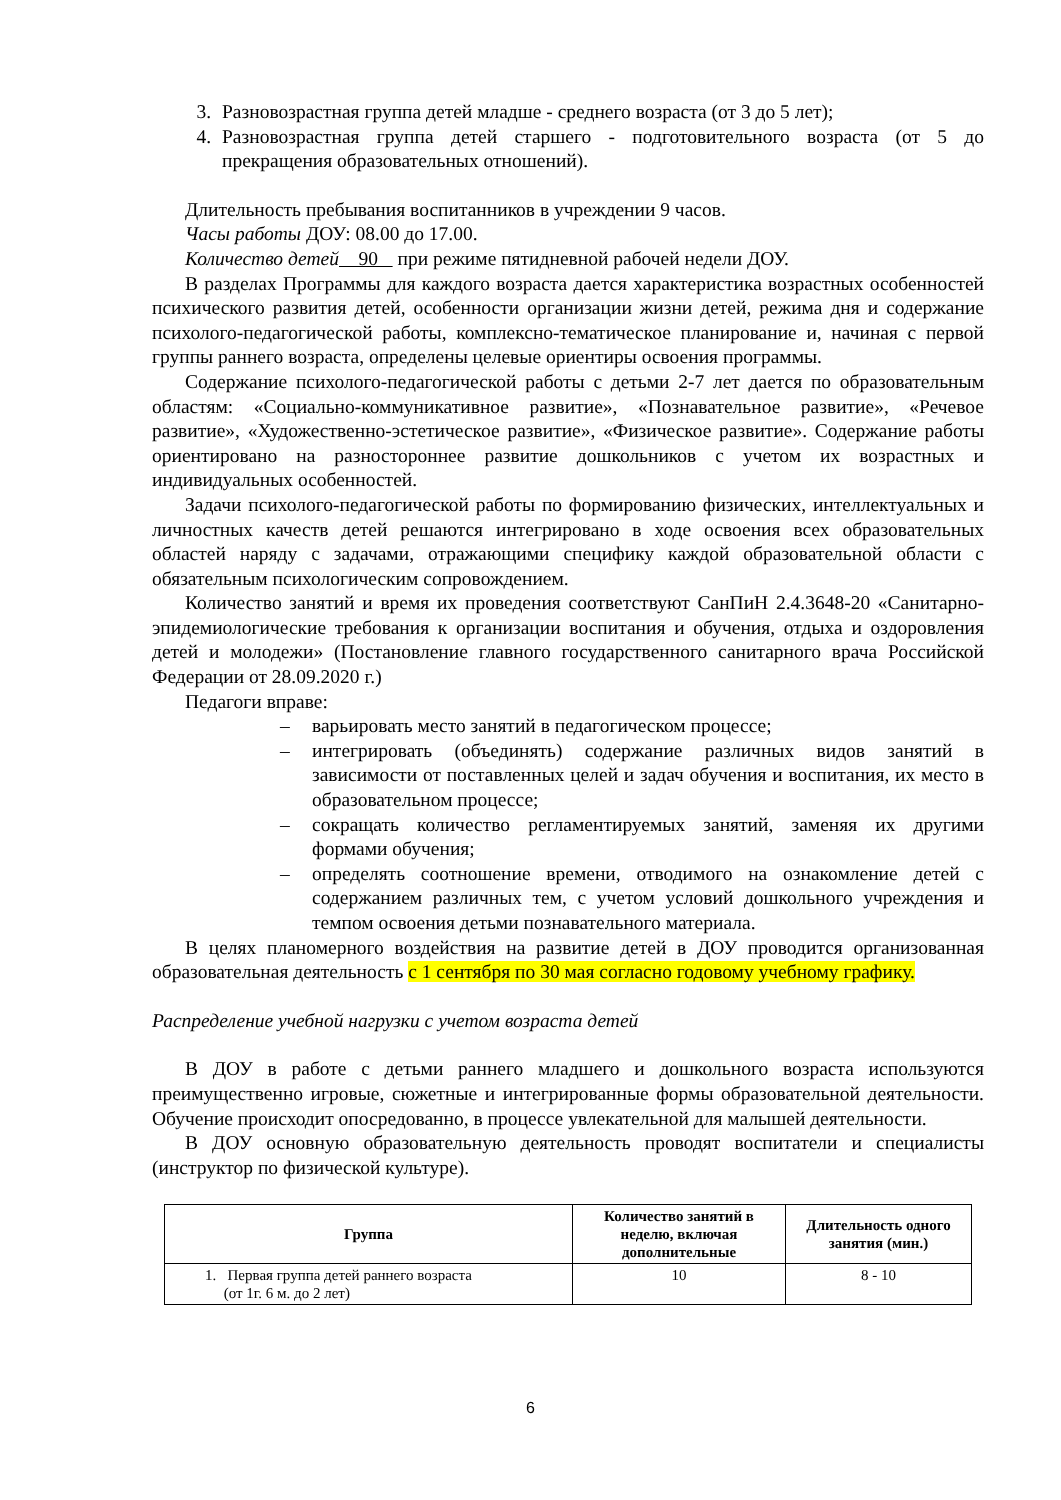3. Разновозрастная группа детей младше - среднего возраста (от 3 до 5 лет);
4. Разновозрастная группа детей старшего - подготовительного возраста (от 5 до прекращения образовательных отношений).
Длительность пребывания воспитанников в учреждении 9 часов.
Часы работы ДОУ: 08.00 до 17.00.
Количество детей 90 при режиме пятидневной рабочей недели ДОУ.
В разделах Программы для каждого возраста дается характеристика возрастных особенностей психического развития детей, особенности организации жизни детей, режима дня и содержание психолого-педагогической работы, комплексно-тематическое планирование и, начиная с первой группы раннего возраста, определены целевые ориентиры освоения программы.
Содержание психолого-педагогической работы с детьми 2-7 лет дается по образовательным областям: «Социально-коммуникативное развитие», «Познавательное развитие», «Речевое развитие», «Художественно-эстетическое развитие», «Физическое развитие». Содержание работы ориентировано на разностороннее развитие дошкольников с учетом их возрастных и индивидуальных особенностей.
Задачи психолого-педагогической работы по формированию физических, интеллектуальных и личностных качеств детей решаются интегрировано в ходе освоения всех образовательных областей наряду с задачами, отражающими специфику каждой образовательной области с обязательным психологическим сопровождением.
Количество занятий и время их проведения соответствуют СанПиН 2.4.3648-20 «Санитарно-эпидемиологические требования к организации воспитания и обучения, отдыха и оздоровления детей и молодежи» (Постановление главного государственного санитарного врача Российской Федерации от 28.09.2020 г.)
Педагоги вправе:
– варьировать место занятий в педагогическом процессе;
– интегрировать (объединять) содержание различных видов занятий в зависимости от поставленных целей и задач обучения и воспитания, их место в образовательном процессе;
– сокращать количество регламентируемых занятий, заменяя их другими формами обучения;
– определять соотношение времени, отводимого на ознакомление детей с содержанием различных тем, с учетом условий дошкольного учреждения и темпом освоения детьми познавательного материала.
В целях планомерного воздействия на развитие детей в ДОУ проводится организованная образовательная деятельность с 1 сентября по 30 мая согласно годовому учебному графику.
Распределение учебной нагрузки с учетом возраста детей
В ДОУ в работе с детьми раннего младшего и дошкольного возраста используются преимущественно игровые, сюжетные и интегрированные формы образовательной деятельности. Обучение происходит опосредованно, в процессе увлекательной для малышей деятельности.
В ДОУ основную образовательную деятельность проводят воспитатели и специалисты (инструктор по физической культуре).
| Группа | Количество занятий в неделю, включая дополнительные | Длительность одного занятия (мин.) |
| --- | --- | --- |
| 1. Первая группа детей раннего возраста (от 1г. 6 м. до 2 лет) | 10 | 8 - 10 |
6